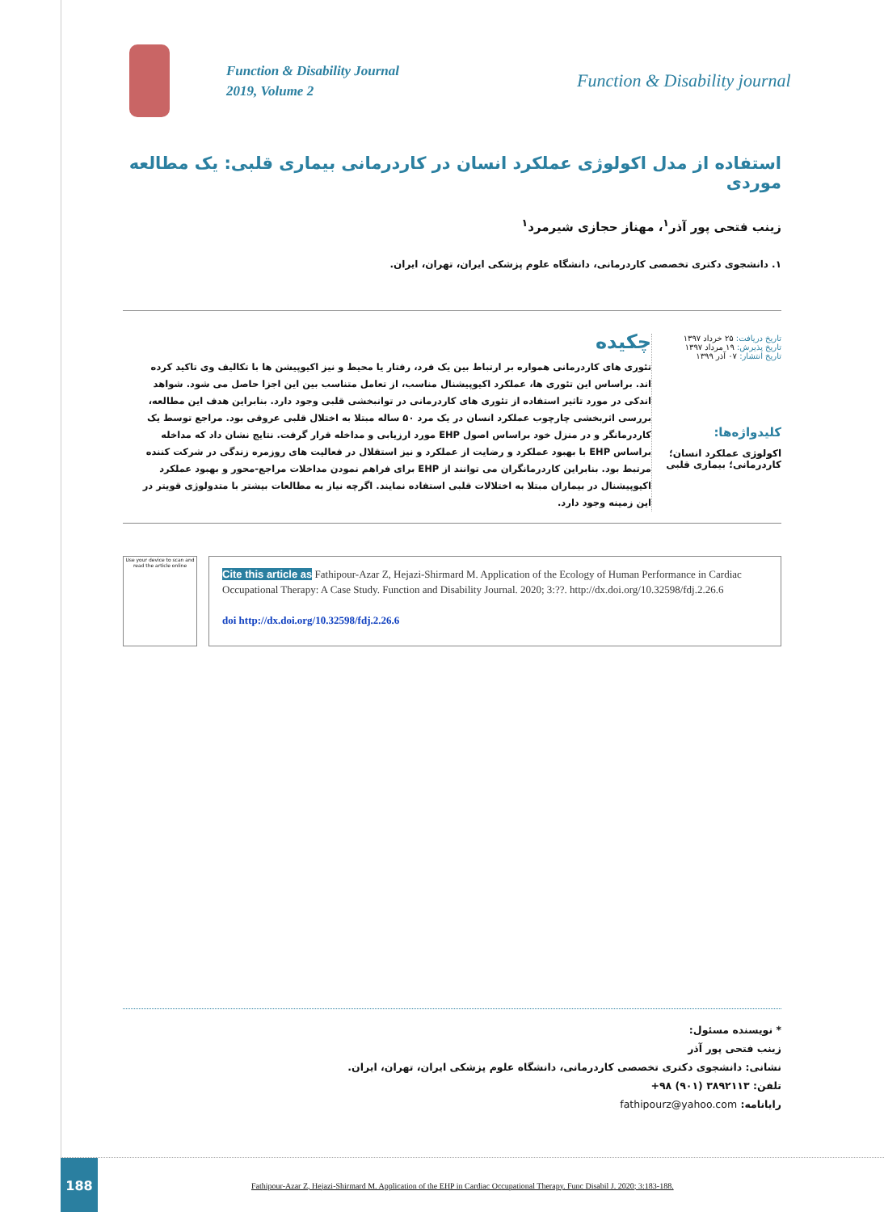Function & Disability Journal
2019, Volume 2
Function & Disability journal
استفاده از مدل اکولوژی عملکرد انسان در کاردرمانی بیماری قلبی: یک مطالعه موردی
زینب فتحی پور آذر<sup>۱</sup>، مهناز حجازی شیرمرد<sup>۱</sup>
۱. دانشجوی دکتری تخصصی کاردرمانی، دانشگاه علوم پزشکی ایران، تهران، ایران.
تاریخ دریافت: ۲۵ خرداد ۱۳۹۷
تاریخ پذیرش: ۱۹ مرداد ۱۳۹۷
تاریخ انتشار: ۰۷ آذر ۱۳۹۹
کلیدواژه‌ها:
اکولوژی عملکرد انسان؛ کاردرمانی؛ بیماری قلبی
چکیده
تئوری های کاردرمانی همواره بر ارتباط بین یک فرد، رفتار یا محیط و نیز اکیوپیشن ها با تکالیف وی تاکید کرده اند. براساس این تئوری ها، عملکرد اکیوپیشنال مناسب، از تعامل متناسب بین این اجزا حاصل می شود. شواهد اندکی در مورد تاثیر استفاده از تئوری های کاردرمانی در توانبخشی قلبی وجود دارد. بنابراین هدف این مطالعه، بررسی اثربخشی چارچوب عملکرد انسان در یک مرد ۵۰ ساله مبتلا به اختلال قلبی عروقی بود. مراجع توسط یک کاردرمانگر و در منزل خود براساس اصول EHP مورد ارزیابی و مداخله قرار گرفت. نتایج نشان داد که مداخله براساس EHP با بهبود عملکرد و رضایت از عملکرد و نیز استقلال در فعالیت های روزمره زندگی در شرکت کننده مرتبط بود. بنابراین کاردرمانگران می توانند از EHP برای فراهم نمودن مداخلات مراجع-محور و بهبود عملکرد اکیوپیشنال در بیماران مبتلا به اختلالات قلبی استفاده نمایند. اگرچه نیاز به مطالعات بیشتر با متدولوژی قویتر در این زمینه وجود دارد.
Use your device to scan and read the article online
Cite this article as Fathipour-Azar Z, Hejazi-Shirmard M. Application of the Ecology of Human Performance in Cardiac Occupational Therapy: A Case Study. Function and Disability Journal. 2020; 3:??. http://dx.doi.org/10.32598/fdj.2.26.6
doi http://dx.doi.org/10.32598/fdj.2.26.6
* نویسنده مسئول:
زینب فتحی پور آذر
نشانی: دانشجوی دکتری تخصصی کاردرمانی، دانشگاه علوم پزشکی ایران، تهران، ایران.
تلفن: ۳۸۹۲۱۱۳ (۹۰۱) ۹۸+
رایانامه: fathipourz@yahoo.com
188
Fathipour-Azar Z, Hejazi-Shirmard M. Application of the EHP in Cardiac Occupational Therapy. Func Disabil J. 2020; 3:183-188.